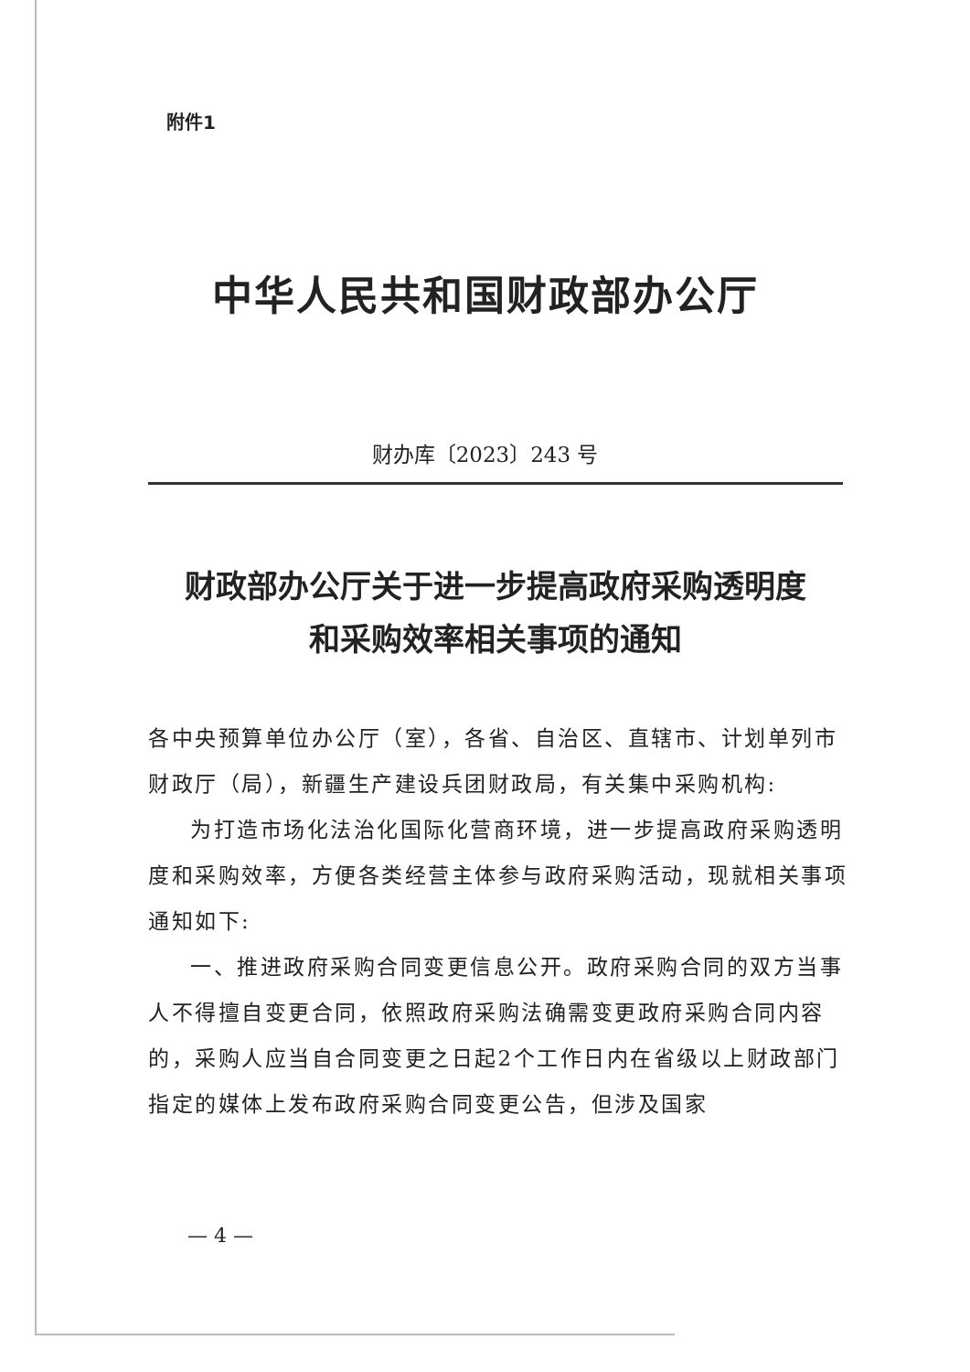附件1
中华人民共和国财政部办公厅
财办库〔2023〕243 号
财政部办公厅关于进一步提高政府采购透明度
和采购效率相关事项的通知
各中央预算单位办公厅（室），各省、自治区、直辖市、计划单列市财政厅（局），新疆生产建设兵团财政局，有关集中采购机构:
为打造市场化法治化国际化营商环境，进一步提高政府采购透明度和采购效率，方便各类经营主体参与政府采购活动，现就相关事项通知如下:
一、推进政府采购合同变更信息公开。政府采购合同的双方当事人不得擅自变更合同，依照政府采购法确需变更政府采购合同内容的，采购人应当自合同变更之日起2个工作日内在省级以上财政部门指定的媒体上发布政府采购合同变更公告，但涉及国家
— 4 —